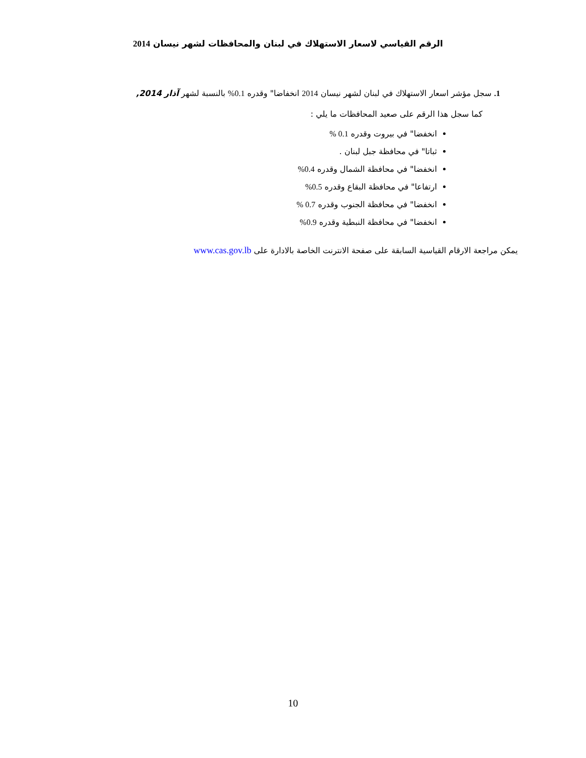الرقم القياسي لاسعار الاستهلاك في لبنان والمحافظات لشهر نيسان 2014
1. سجل مؤشر اسعار الاستهلاك في لبنان لشهر نيسان 2014 انخفاضا" وقدره 0.1% بالنسبة لشهر آذار 2014,
كما سجل هذا الرقم على صعيد المحافظات ما يلي :
انخفضا" في بيروت وقدره 0.1 %
ثباتا" في محافظة جبل لبنان .
انخفضا" في محافظة الشمال وقدره 0.4%
ارتفاعا" في محافظة البقاع وقدره 0.5%
انخفضا" في محافظة الجنوب وقدره 0.7 %
انخفضا" في محافظة النبطية وقدره 0.9%
يمكن مراجعة الارقام القياسية السابقة على صفحة الانترنت الخاصة بالادارة على www.cas.gov.lb
10